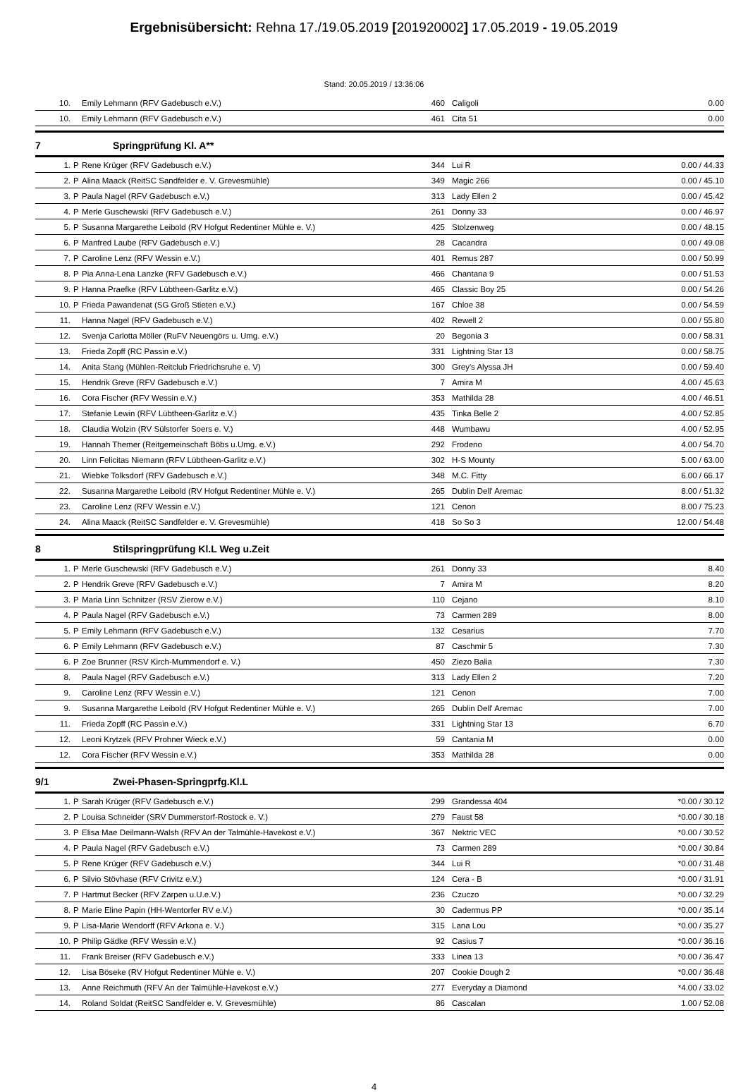Ergebnisübersicht: Rehna 17./19.05.2019 [201920002] 17.05.2019 - 19.05.2019
Stand: 20.05.2019 / 13:36:06
| 10. | | Emily Lehmann (RFV Gadebusch e.V.) | 460 | Caligoli | 0.00 |
| 10. | | Emily Lehmann (RFV Gadebusch e.V.) | 461 | Cita 51 | 0.00 |
7 Springprüfung Kl. A**
| 1. | P | Rene Krüger (RFV Gadebusch e.V.) | 344 | Lui R | 0.00 / 44.33 |
| 2. | P | Alina Maack (ReitSC Sandfelder e. V. Grevesmühle) | 349 | Magic 266 | 0.00 / 45.10 |
| 3. | P | Paula Nagel (RFV Gadebusch e.V.) | 313 | Lady Ellen 2 | 0.00 / 45.42 |
| 4. | P | Merle Guschewski (RFV Gadebusch e.V.) | 261 | Donny 33 | 0.00 / 46.97 |
| 5. | P | Susanna Margarethe Leibold (RV Hofgut Redentiner Mühle e. V.) | 425 | Stolzenweg | 0.00 / 48.15 |
| 6. | P | Manfred Laube (RFV Gadebusch e.V.) | 28 | Cacandra | 0.00 / 49.08 |
| 7. | P | Caroline Lenz (RFV Wessin e.V.) | 401 | Remus 287 | 0.00 / 50.99 |
| 8. | P | Pia Anna-Lena Lanzke (RFV Gadebusch e.V.) | 466 | Chantana 9 | 0.00 / 51.53 |
| 9. | P | Hanna Praefke (RFV Lübtheen-Garlitz e.V.) | 465 | Classic Boy 25 | 0.00 / 54.26 |
| 10. | P | Frieda Pawandenat (SG Groß Stieten e.V.) | 167 | Chloe 38 | 0.00 / 54.59 |
| 11. | | Hanna Nagel (RFV Gadebusch e.V.) | 402 | Rewell 2 | 0.00 / 55.80 |
| 12. | | Svenja Carlotta Möller (RuFV Neuengörs u. Umg. e.V.) | 20 | Begonia 3 | 0.00 / 58.31 |
| 13. | | Frieda Zopff (RC Passin e.V.) | 331 | Lightning Star 13 | 0.00 / 58.75 |
| 14. | | Anita Stang (Mühlen-Reitclub Friedrichsruhe e. V) | 300 | Grey's Alyssa JH | 0.00 / 59.40 |
| 15. | | Hendrik Greve (RFV Gadebusch e.V.) | 7 | Amira M | 4.00 / 45.63 |
| 16. | | Cora Fischer (RFV Wessin e.V.) | 353 | Mathilda 28 | 4.00 / 46.51 |
| 17. | | Stefanie Lewin (RFV Lübtheen-Garlitz e.V.) | 435 | Tinka Belle 2 | 4.00 / 52.85 |
| 18. | | Claudia Wolzin (RV Sülstorfer Soers e. V.) | 448 | Wumbawu | 4.00 / 52.95 |
| 19. | | Hannah Themer (Reitgemeinschaft Böbs u.Umg. e.V.) | 292 | Frodeno | 4.00 / 54.70 |
| 20. | | Linn Felicitas Niemann (RFV Lübtheen-Garlitz e.V.) | 302 | H-S Mounty | 5.00 / 63.00 |
| 21. | | Wiebke Tolksdorf (RFV Gadebusch e.V.) | 348 | M.C. Fitty | 6.00 / 66.17 |
| 22. | | Susanna Margarethe Leibold (RV Hofgut Redentiner Mühle e. V.) | 265 | Dublin Dell' Aremac | 8.00 / 51.32 |
| 23. | | Caroline Lenz (RFV Wessin e.V.) | 121 | Cenon | 8.00 / 75.23 |
| 24. | | Alina Maack (ReitSC Sandfelder e. V. Grevesmühle) | 418 | So So 3 | 12.00 / 54.48 |
8 Stilspringprüfung Kl.L Weg u.Zeit
| 1. | P | Merle Guschewski (RFV Gadebusch e.V.) | 261 | Donny 33 | 8.40 |
| 2. | P | Hendrik Greve (RFV Gadebusch e.V.) | 7 | Amira M | 8.20 |
| 3. | P | Maria Linn Schnitzer (RSV Zierow e.V.) | 110 | Cejano | 8.10 |
| 4. | P | Paula Nagel (RFV Gadebusch e.V.) | 73 | Carmen 289 | 8.00 |
| 5. | P | Emily Lehmann (RFV Gadebusch e.V.) | 132 | Cesarius | 7.70 |
| 6. | P | Emily Lehmann (RFV Gadebusch e.V.) | 87 | Caschmir 5 | 7.30 |
| 6. | P | Zoe Brunner (RSV Kirch-Mummendorf e. V.) | 450 | Ziezo Balia | 7.30 |
| 8. | | Paula Nagel (RFV Gadebusch e.V.) | 313 | Lady Ellen 2 | 7.20 |
| 9. | | Caroline Lenz (RFV Wessin e.V.) | 121 | Cenon | 7.00 |
| 9. | | Susanna Margarethe Leibold (RV Hofgut Redentiner Mühle e. V.) | 265 | Dublin Dell' Aremac | 7.00 |
| 11. | | Frieda Zopff (RC Passin e.V.) | 331 | Lightning Star 13 | 6.70 |
| 12. | | Leoni Krytzek (RFV Prohner Wieck e.V.) | 59 | Cantania M | 0.00 |
| 12. | | Cora Fischer (RFV Wessin e.V.) | 353 | Mathilda 28 | 0.00 |
9/1 Zwei-Phasen-Springprfg.Kl.L
| 1. | P | Sarah Krüger (RFV Gadebusch e.V.) | 299 | Grandessa 404 | *0.00 / 30.12 |
| 2. | P | Louisa Schneider (SRV Dummerstorf-Rostock e. V.) | 279 | Faust 58 | *0.00 / 30.18 |
| 3. | P | Elisa Mae Deilmann-Walsh (RFV An der Talmühle-Havekost e.V.) | 367 | Nektric VEC | *0.00 / 30.52 |
| 4. | P | Paula Nagel (RFV Gadebusch e.V.) | 73 | Carmen 289 | *0.00 / 30.84 |
| 5. | P | Rene Krüger (RFV Gadebusch e.V.) | 344 | Lui R | *0.00 / 31.48 |
| 6. | P | Silvio Stövhase (RFV Crivitz e.V.) | 124 | Cera - B | *0.00 / 31.91 |
| 7. | P | Hartmut Becker (RFV Zarpen u.U.e.V.) | 236 | Czuczo | *0.00 / 32.29 |
| 8. | P | Marie Eline Papin (HH-Wentorfer RV e.V.) | 30 | Cadermus PP | *0.00 / 35.14 |
| 9. | P | Lisa-Marie Wendorff (RFV Arkona e. V.) | 315 | Lana Lou | *0.00 / 35.27 |
| 10. | P | Philip Gädke (RFV Wessin e.V.) | 92 | Casius 7 | *0.00 / 36.16 |
| 11. | | Frank Breiser (RFV Gadebusch e.V.) | 333 | Linea 13 | *0.00 / 36.47 |
| 12. | | Lisa Böseke (RV Hofgut Redentiner Mühle e. V.) | 207 | Cookie Dough 2 | *0.00 / 36.48 |
| 13. | | Anne Reichmuth (RFV An der Talmühle-Havekost e.V.) | 277 | Everyday a Diamond | *4.00 / 33.02 |
| 14. | | Roland Soldat (ReitSC Sandfelder e. V. Grevesmühle) | 86 | Cascalan | 1.00 / 52.08 |
4